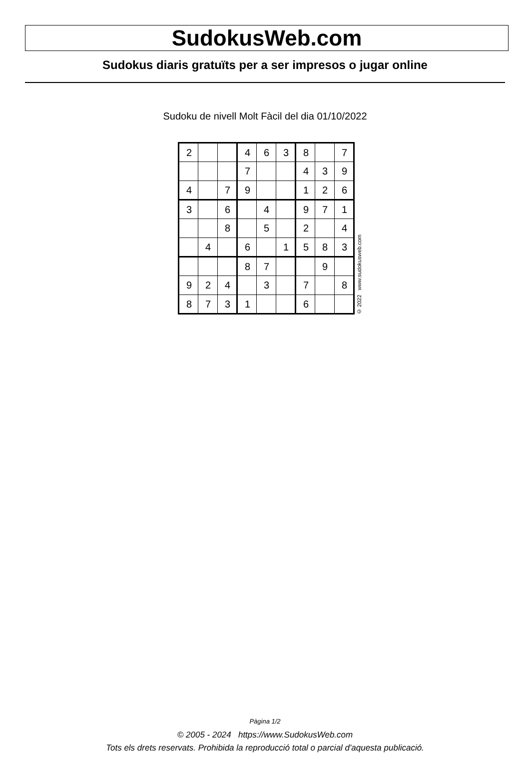SudokusWeb.com
Sudokus diaris gratuïts per a ser impresos o jugar online
Sudoku de nivell Molt Fàcil del dia 01/10/2022
| 2 | | | 4 | 6 | 3 | 8 | | 7 |
| | | | 7 | | | 4 | 3 | 9 |
| 4 | | 7 | 9 | | | 1 | 2 | 6 |
| 3 | | 6 | | 4 | | 9 | 7 | 1 |
| | | 8 | | 5 | | 2 | | 4 |
| | 4 | | 6 | | 1 | 5 | 8 | 3 |
| | | | 8 | 7 | | | 9 | |
| 9 | 2 | 4 | | 3 | | 7 | | 8 |
| 8 | 7 | 3 | 1 | | | 6 | | |
© 2022 www.sudokusweb.com
Pàgina 1/2
© 2005 - 2024 https://www.SudokusWeb.com
Tots els drets reservats. Prohibida la reproducció total o parcial d'aquesta publicació.